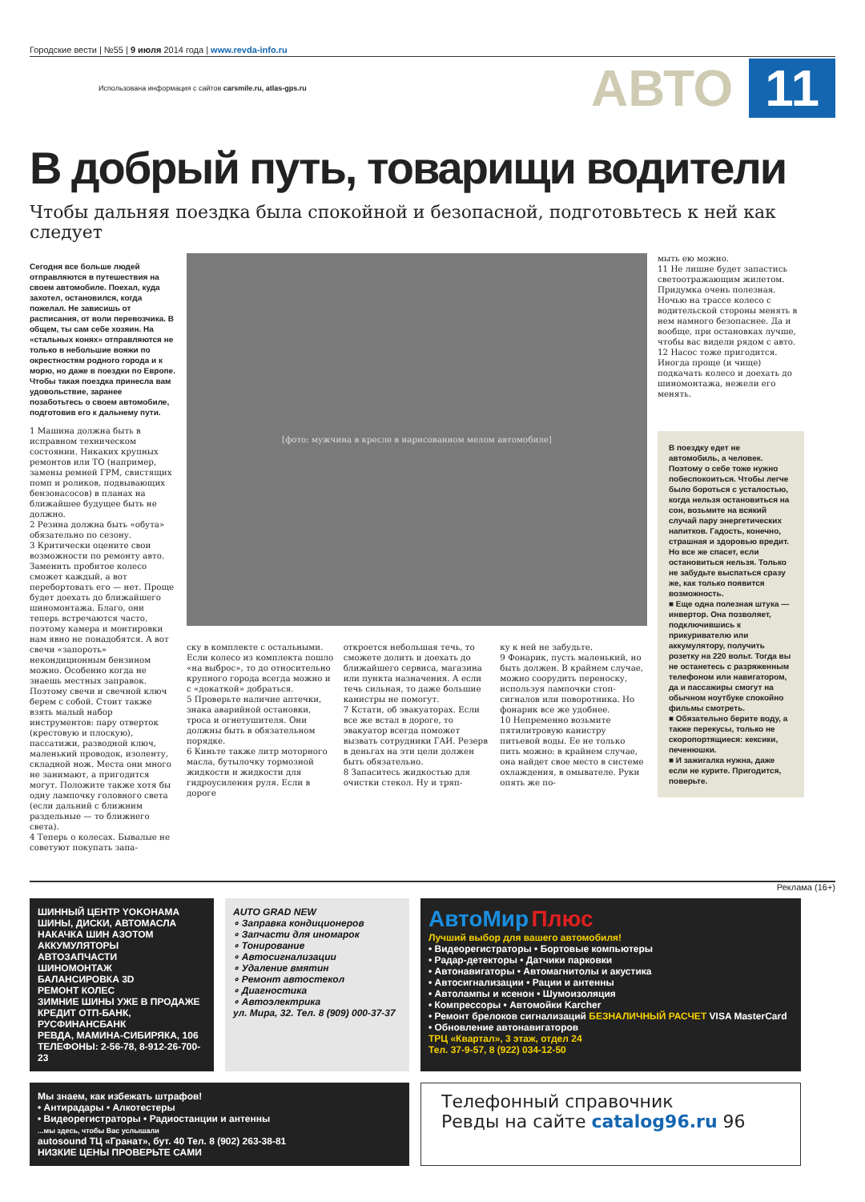Городские вести | №55 | 9 июля 2014 года | www.revda-info.ru
Использована информация с сайтов carsmile.ru, atlas-gps.ru
АВТО 11
В добрый путь, товарищи водители
Чтобы дальняя поездка была спокойной и безопасной, подготовьтесь к ней как следует
Сегодня все больше людей отправляются в путешествия на своем автомобиле. Поехал, куда захотел, остановился, когда пожелал. Не зависишь от расписания, от воли перевозчика. В общем, ты сам себе хозяин. На «стальных конях» отправляются не только в небольшие вояжи по окрестностям родного города и к морю, но даже в поездки по Европе. Чтобы такая поездка принесла вам удовольствие, заранее позаботьтесь о своем автомобиле, подготовив его к дальнему пути.
1 Машина должна быть в исправном техническом состоянии. Никаких крупных ремонтов или ТО (например, замены ремней ГРМ, свистящих помп и роликов, подвывающих бензонасосов) в планах на ближайшее будущее быть не должно.
2 Резина должна быть «обута» обязательно по сезону.
3 Критически оцените свои возможности по ремонту авто. Заменить пробитое колесо сможет каждый, а вот перебортовать его — нет. Проще будет доехать до ближайшего шиномонтажа. Благо, они теперь встречаются часто, поэтому камера и монтировки нам явно не понадобятся. А вот свечи «запороть» некондиционным бензином можно. Особенно когда не знаешь местных заправок. Поэтому свечи и свечной ключ берем с собой. Стоит также взять малый набор инструментов: пару отверток (крестовую и плоскую), пассатижи, разводной ключ, маленький проводок, изоленту, складной нож. Места они много не занимают, а пригодится могут. Положите также хотя бы одну лампочку головного света (если дальний с ближним раздельные — то ближнего света).
4 Теперь о колесах. Бывалые не советуют покупать запа-
[фото: мужчина в кресле в нарисованном мелом автомобиле]
ску в комплекте с остальными. Если колесо из комплекта пошло «на выброс», то до относительно крупного города всегда можно и с «докаткой» добраться.
5 Проверьте наличие аптечки, знака аварийной остановки, троса и огнетушителя. Они должны быть в обязательном порядке.
6 Киньте также литр моторного масла, бутылочку тормозной жидкости и жидкости для гидроусиления руля. Если в дороге
откроется небольшая течь, то сможете долить и доехать до ближайшего сервиса, магазина или пункта назначения. А если течь сильная, то даже большие канистры не помогут.
7 Кстати, об эвакуаторах. Если все же встал в дороге, то эвакуатор всегда поможет вызвать сотрудники ГАИ. Резерв в деньгах на эти цели должен быть обязательно.
8 Запаситесь жидкостью для очистки стекол. Ну и тряп-
ку к ней не забудьте.
9 Фонарик, пусть маленький, но быть должен. В крайнем случае, можно соорудить переноску, используя лампочки стоп-сигналов или поворотника. Но фонарик все же удобнее.
10 Непременно возьмите пятилитровую канистру питьевой воды. Ее не только пить можно: в крайнем случае, она найдет свое место в системе охлаждения, в омывателе. Руки опять же по-
мыть ею можно.
11 Не лишне будет запастись светоотражающим жилетом. Придумка очень полезная. Ночью на трассе колесо с водительской стороны менять в нем намного безопаснее. Да и вообще, при остановках лучше, чтобы вас видели рядом с авто.
12 Насос тоже пригодится. Иногда проще (и чище) подкачать колесо и доехать до шиномонтажа, нежели его менять.
В поездку едет не автомобиль, а человек. Поэтому о себе тоже нужно побеспокоиться. Чтобы легче было бороться с усталостью, когда нельзя остановиться на сон, возьмите на всякий случай пару энергетических напитков. Гадость, конечно, страшная и здоровью вредит. Но все же спасет, если остановиться нельзя. Только не забудьте выспаться сразу же, как только появится возможность.
■ Еще одна полезная штука — инвертор. Она позволяет, подключившись к прикуривателю или аккумулятору, получить розетку на 220 вольт. Тогда вы не останетесь с разряженным телефоном или навигатором, да и пассажиры смогут на обычном ноутбуке спокойно фильмы смотреть.
■ Обязательно берите воду, а также перекусы, только не скоропортящиеся: кексики, печенюшки.
■ И зажигалка нужна, даже если не курите. Пригодится, поверьте.
Реклама (16+)
ШИННЫЙ ЦЕНТР YOKOHAMA
ШИНЫ, ДИСКИ, АВТОМАСЛА
НАКАЧКА ШИН АЗОТОМ
АККУМУЛЯТОРЫ
АВТОЗАПЧАСТИ
ШИНОМОНТАЖ
БАЛАНСИРОВКА 3D
РЕМОНТ КОЛЕС
ЗИМНИЕ ШИНЫ УЖЕ В ПРОДАЖЕ
КРЕДИТ ОТП-БАНК, РУСФИНАНСБАНК
РЕВДА, МАМИНА-СИБИРЯКА, 106
ТЕЛЕФОНЫ: 2-56-78, 8-912-26-700-23
AUTO GRAD NEW
∘ Заправка кондиционеров
∘ Запчасти для иномарок
∘ Тонирование
∘ Автосигнализации
∘ Удаление вмятин
∘ Ремонт автостекол
∘ Диагностика
∘ Автоэлектрика
ул. Мира, 32. Тел. 8 (909) 000-37-37
АвтоМир Плюс
Лучший выбор для вашего автомобиля!
• Видеорегистраторы • Бортовые компьютеры
• Радар-детекторы • Датчики парковки
• Автонавигаторы • Автомагнитолы и акустика
• Автосигнализации • Рации и антенны
• Автолампы и ксенон • Шумоизоляция
• Компрессоры • Автомойки Karcher
• Ремонт брелоков сигнализаций БЕЗНАЛИЧНЫЙ РАСЧЕТ VISA MasterCard
• Обновление автонавигаторов
ТРЦ «Квартал», 3 этаж, отдел 24
Тел. 37-9-57, 8 (922) 034-12-50
Мы знаем, как избежать штрафов!
• Антирадары • Алкотестеры
• Видеорегистраторы • Радиостанции и антенны
...мы здесь, чтобы Вас услышали
autosound ТЦ «Гранат», бут. 40 Тел. 8 (902) 263-38-81
НИЗКИЕ ЦЕНЫ ПРОВЕРЬТЕ САМИ
Телефонный справочник
Ревды на сайте catalog96.ru 96